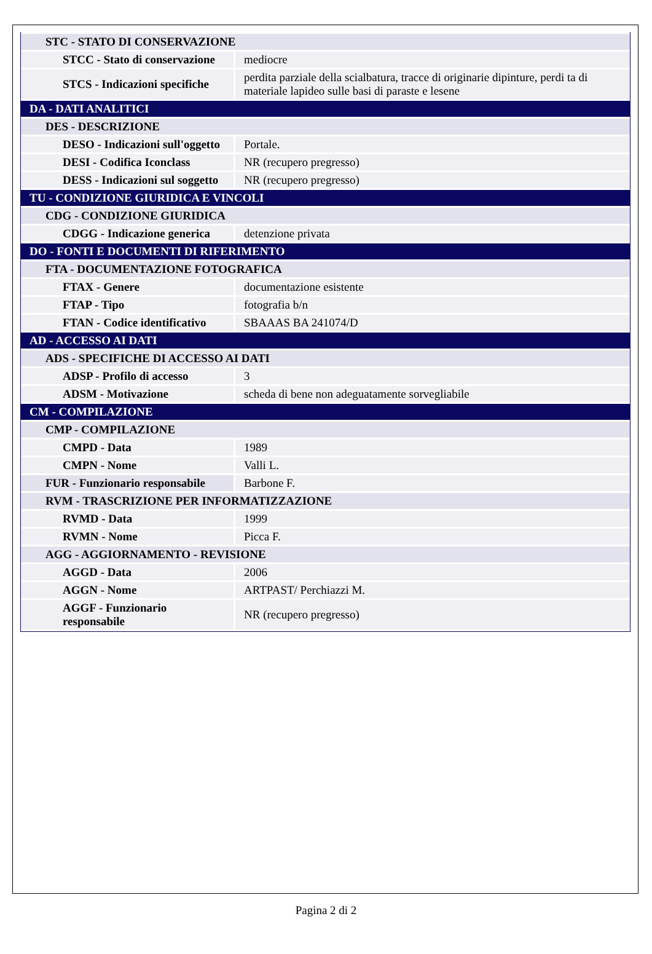| STC - STATO DI CONSERVAZIONE | |
| STCC - Stato di conservazione | mediocre |
| STCS - Indicazioni specifiche | perdita parziale della scialbatura, tracce di originarie dipinture, perdi ta di materiale lapideo sulle basi di paraste e lesene |
| DA - DATI ANALITICI | |
| DES - DESCRIZIONE | |
| DESO - Indicazioni sull'oggetto | Portale. |
| DESI - Codifica Iconclass | NR (recupero pregresso) |
| DESS - Indicazioni sul soggetto | NR (recupero pregresso) |
| TU - CONDIZIONE GIURIDICA E VINCOLI | |
| CDG - CONDIZIONE GIURIDICA | |
| CDGG - Indicazione generica | detenzione privata |
| DO - FONTI E DOCUMENTI DI RIFERIMENTO | |
| FTA - DOCUMENTAZIONE FOTOGRAFICA | |
| FTAX - Genere | documentazione esistente |
| FTAP - Tipo | fotografia b/n |
| FTAN - Codice identificativo | SBAAAS BA 241074/D |
| AD - ACCESSO AI DATI | |
| ADS - SPECIFICHE DI ACCESSO AI DATI | |
| ADSP - Profilo di accesso | 3 |
| ADSM - Motivazione | scheda di bene non adeguatamente sorvegliabile |
| CM - COMPILAZIONE | |
| CMP - COMPILAZIONE | |
| CMPD - Data | 1989 |
| CMPN - Nome | Valli L. |
| FUR - Funzionario responsabile | Barbone F. |
| RVM - TRASCRIZIONE PER INFORMATIZZAZIONE | |
| RVMD - Data | 1999 |
| RVMN - Nome | Picca F. |
| AGG - AGGIORNAMENTO - REVISIONE | |
| AGGD - Data | 2006 |
| AGGN - Nome | ARTPAST/ Perchiazzi M. |
| AGGF - Funzionario responsabile | NR (recupero pregresso) |
Pagina 2 di 2